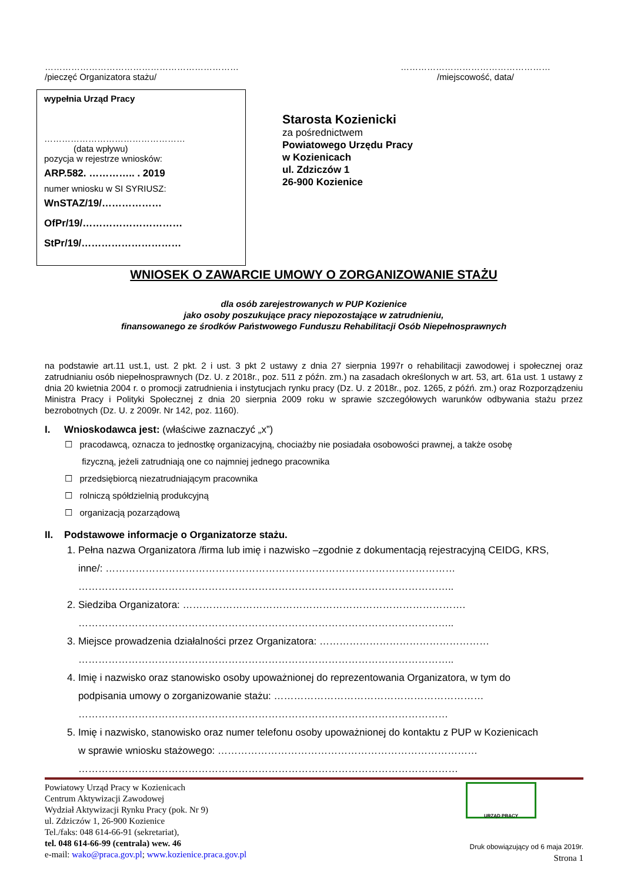…………………………………………………………
/pieczęć Organizatora stażu/
……………………………………………
/miejscowość, data/
wypełnia Urząd Pracy
…………………………………………
(data wpływu)
pozycja w rejestrze wniosków:
ARP.582. ………….. . 2019
numer wniosku w SI SYRIUSZ:
WnSTAZ/19/………………
OfPr/19/…………………………
StPr/19/…………………………
Starosta Kozienicki
za pośrednictwem
Powiatowego Urzędu Pracy
w Kozienicach
ul. Zdziczów 1
26-900 Kozienice
WNIOSEK O ZAWARCIE UMOWY O ZORGANIZOWANIE STAŻU
dla osób zarejestrowanych w PUP Kozienice
jako osoby poszukujące pracy niepozostające w zatrudnieniu,
finansowanego ze środków Państwowego Funduszu Rehabilitacji Osób Niepełnosprawnych
na podstawie art.11 ust.1, ust. 2 pkt. 2 i ust. 3 pkt 2 ustawy z dnia 27 sierpnia 1997r o rehabilitacji zawodowej i społecznej oraz zatrudnianiu osób niepełnosprawnych (Dz. U. z 2018r., poz. 511 z późn. zm.) na zasadach określonych w art. 53, art. 61a ust. 1 ustawy z dnia 20 kwietnia 2004 r. o promocji zatrudnienia i instytucjach rynku pracy (Dz. U. z 2018r., poz. 1265, z późń. zm.) oraz Rozporządzeniu Ministra Pracy i Polityki Społecznej z dnia 20 sierpnia 2009 roku w sprawie szczegółowych warunków odbywania stażu przez bezrobotnych (Dz. U. z 2009r. Nr 142, poz. 1160).
I. Wnioskodawca jest: (właściwe zaznaczyć „x”)
☐ pracodawcą, oznacza to jednostkę organizacyjną, chociażby nie posiadała osobowości prawnej, a także osobę
fizyczną, jeżeli zatrudniają one co najmniej jednego pracownika
☐ przedsiębiorcą niezatrudniającym pracownika
☐ rolniczą spółdzielnią produkcyjną
☐ organizacją pozarządową
II. Podstawowe informacje o Organizatorze stażu.
1. Pełna nazwa Organizatora /firma lub imię i nazwisko –zgodnie z dokumentacją rejestracyjną CEIDG, KRS,
inne/: ……………………………………………………………………………………………
…………………………………………………………………………………………………..
2. Siedziba Organizatora: ………………………………………………………………………….
…………………………………………………………………………………………………..
3. Miejsce prowadzenia działalności przez Organizatora: ……………………………………………
…………………………………………………………………………………………………..
4. Imię i nazwisko oraz stanowisko osoby upoważnionej do reprezentowania Organizatora, w tym do
podpisania umowy o zorganizowanie stażu: ………………………………………………………
…………………………………………………………………………………………………
5. Imię i nazwisko, stanowisko oraz numer telefonu osoby upoważnionej do kontaktu z PUP w Kozienicach
w sprawie wniosku stażowego: ……………………………………………………………………
……………………………………………………………………………………………………
Powiatowy Urząd Pracy w Kozienicach
Centrum Aktywizacji Zawodowej
Wydział Aktywizacji Rynku Pracy (pok. Nr 9)
ul. Zdziczów 1, 26-900 Kozienice
Tel./faks: 048 614-66-91 (sekretariat),
tel. 048 614-66-99 (centrala) wew. 46
e-mail: wako@praca.gov.pl; www.kozienice.praca.gov.pl
URZĄD PRACY
Druk obowiązujący od 6 maja 2019r.
Strona 1